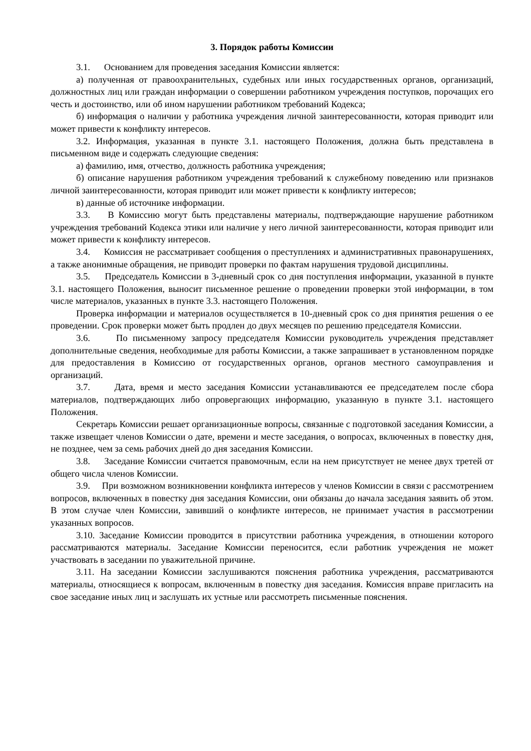3. Порядок работы Комиссии
3.1. Основанием для проведения заседания Комиссии является:
а) полученная от правоохранительных, судебных или иных государственных органов, организаций, должностных лиц или граждан информации о совершении работником учреждения поступков, порочащих его честь и достоинство, или об ином нарушении работником требований Кодекса;
б) информация о наличии у работника учреждения личной заинтересованности, которая приводит или может привести к конфликту интересов.
3.2. Информация, указанная в пункте 3.1. настоящего Положения, должна быть представлена в письменном виде и содержать следующие сведения:
а) фамилию, имя, отчество, должность работника учреждения;
б) описание нарушения работником учреждения требований к служебному поведению или признаков личной заинтересованности, которая приводит или может привести к конфликту интересов;
в) данные об источнике информации.
3.3. В Комиссию могут быть представлены материалы, подтверждающие нарушение работником учреждения требований Кодекса этики или наличие у него личной заинтересованности, которая приводит или может привести к конфликту интересов.
3.4. Комиссия не рассматривает сообщения о преступлениях и административных правонарушениях, а также анонимные обращения, не приводит проверки по фактам нарушения трудовой дисциплины.
3.5. Председатель Комиссии в 3-дневный срок со дня поступления информации, указанной в пункте 3.1. настоящего Положения, выносит письменное решение о проведении проверки этой информации, в том числе материалов, указанных в пункте 3.3. настоящего Положения.
Проверка информации и материалов осуществляется в 10-дневный срок со дня принятия решения о ее проведении. Срок проверки может быть продлен до двух месяцев по решению председателя Комиссии.
3.6. По письменному запросу председателя Комиссии руководитель учреждения представляет дополнительные сведения, необходимые для работы Комиссии, а также запрашивает в установленном порядке для предоставления в Комиссию от государственных органов, органов местного самоуправления и организаций.
3.7. Дата, время и место заседания Комиссии устанавливаются ее председателем после сбора материалов, подтверждающих либо опровергающих информацию, указанную в пункте 3.1. настоящего Положения.
Секретарь Комиссии решает организационные вопросы, связанные с подготовкой заседания Комиссии, а также извещает членов Комиссии о дате, времени и месте заседания, о вопросах, включенных в повестку дня, не позднее, чем за семь рабочих дней до дня заседания Комиссии.
3.8. Заседание Комиссии считается правомочным, если на нем присутствует не менее двух третей от общего числа членов Комиссии.
3.9. При возможном возникновении конфликта интересов у членов Комиссии в связи с рассмотрением вопросов, включенных в повестку дня заседания Комиссии, они обязаны до начала заседания заявить об этом. В этом случае член Комиссии, завивший о конфликте интересов, не принимает участия в рассмотрении указанных вопросов.
3.10. Заседание Комиссии проводится в присутствии работника учреждения, в отношении которого рассматриваются материалы. Заседание Комиссии переносится, если работник учреждения не может участвовать в заседании по уважительной причине.
3.11. На заседании Комиссии заслушиваются пояснения работника учреждения, рассматриваются материалы, относящиеся к вопросам, включенным в повестку дня заседания. Комиссия вправе пригласить на свое заседание иных лиц и заслушать их устные или рассмотреть письменные пояснения.